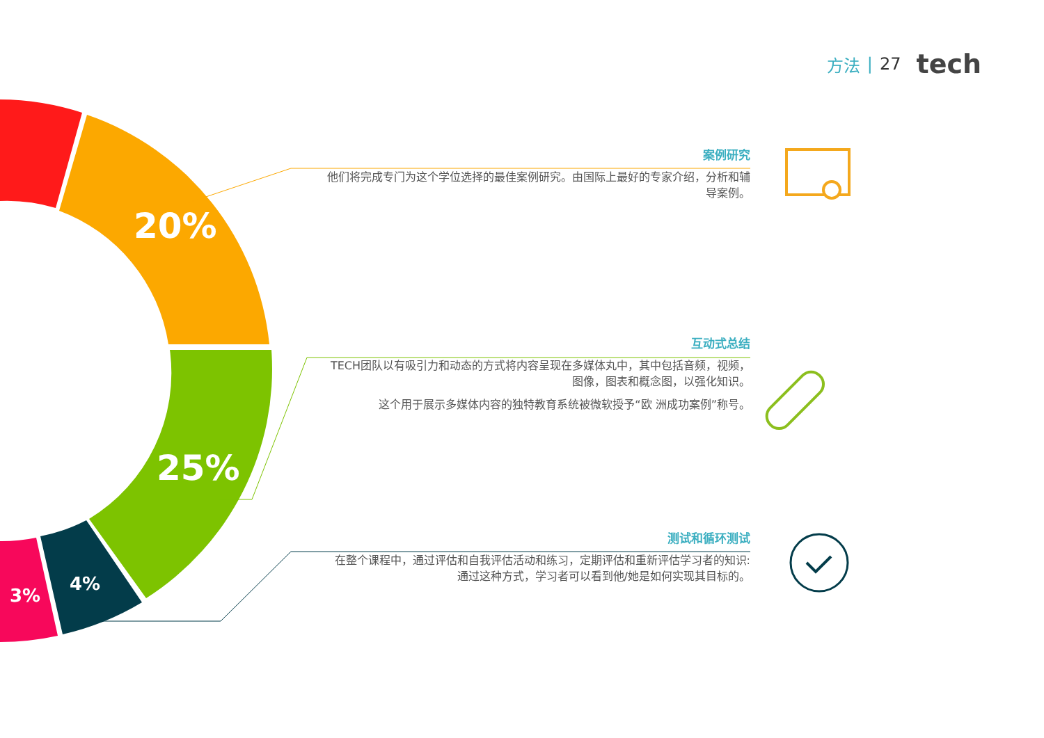20%
25%
4%
3%
方法 | 27 tech
案例研究
他们将完成专门为这个学位选择的最佳案例研究。由国际上最好的专家介绍，分析和辅导案例。
互动式总结
TECH团队以有吸引力和动态的方式将内容呈现在多媒体丸中，其中包括音频，视频，图像，图表和概念图，以强化知识。
这个用于展示多媒体内容的独特教育系统被微软授予“欧 洲成功案例”称号。
测试和循环测试
在整个课程中，通过评估和自我评估活动和练习，定期评估和重新评估学习者的知识:通过这种方式，学习者可以看到他/她是如何实现其目标的。